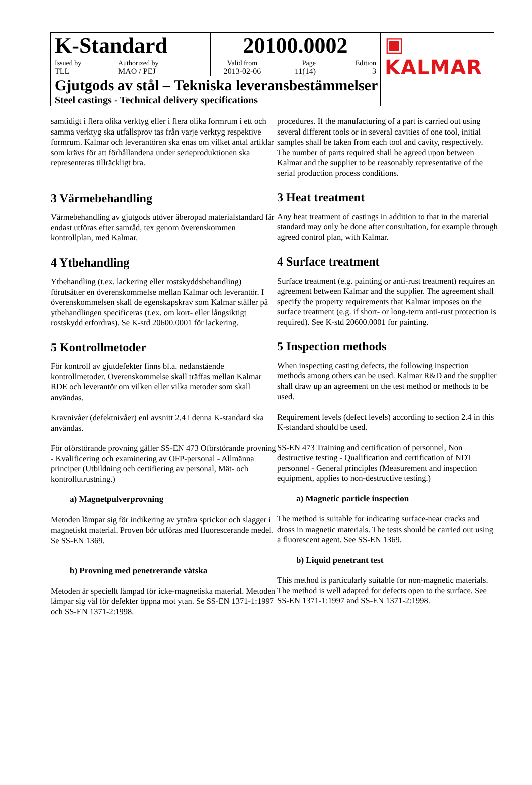| K-Standard | | 20100.0002 | | | ▣ KALMAR |
| Issued by TLL | Authorized by MAO / PEJ | Valid from 2013-02-06 | Page 11(14) | Edition 3 | |
| Gjutgods av stål – Tekniska leveransbestämmelser Steel castings - Technical delivery specifications | | | | | |
samtidigt i flera olika verktyg eller i flera olika formrum i ett och samma verktyg ska utfallsprov tas från varje verktyg respektive formrum. Kalmar och leverantören ska enas om vilket antal artiklar som krävs för att förhållandena under serieproduktionen ska representeras tillräckligt bra.
3 Värmebehandling
Värmebehandling av gjutgods utöver åberopad materialstandard får endast utföras efter samråd, tex genom överenskommen kontrollplan, med Kalmar.
4 Ytbehandling
Ytbehandling (t.ex. lackering eller rostskyddsbehandling) förutsätter en överenskommelse mellan Kalmar och leverantör. I överenskommelsen skall de egenskapskrav som Kalmar ställer på ytbehandlingen specificeras (t.ex. om kort- eller långsiktigt rostskydd erfordras). Se K-std 20600.0001 för lackering.
5 Kontrollmetoder
För kontroll av gjutdefekter finns bl.a. nedanstående kontrollmetoder. Överenskommelse skall träffas mellan Kalmar RDE och leverantör om vilken eller vilka metoder som skall användas.
Kravnivåer (defektnivåer) enl avsnitt 2.4 i denna K-standard ska användas.
För oförstörande provning gäller SS-EN 473 Oförstörande provning - Kvalificering och examinering av OFP-personal - Allmänna principer (Utbildning och certifiering av personal, Mät- och kontrollutrustning.)
a) Magnetpulverprovning
Metoden lämpar sig för indikering av ytnära sprickor och slagger i magnetiskt material. Proven bör utföras med fluorescerande medel. Se SS-EN 1369.
b) Provning med penetrerande vätska
Metoden är speciellt lämpad för icke-magnetiska material. Metoden lämpar sig väl för defekter öppna mot ytan. Se SS-EN 1371-1:1997 och SS-EN 1371-2:1998.
procedures. If the manufacturing of a part is carried out using several different tools or in several cavities of one tool, initial samples shall be taken from each tool and cavity, respectively. The number of parts required shall be agreed upon between Kalmar and the supplier to be reasonably representative of the serial production process conditions.
3 Heat treatment
Any heat treatment of castings in addition to that in the material standard may only be done after consultation, for example through agreed control plan, with Kalmar.
4 Surface treatment
Surface treatment (e.g. painting or anti-rust treatment) requires an agreement between Kalmar and the supplier. The agreement shall specify the property requirements that Kalmar imposes on the surface treatment (e.g. if short- or long-term anti-rust protection is required). See K-std 20600.0001 for painting.
5 Inspection methods
When inspecting casting defects, the following inspection methods among others can be used. Kalmar R&D and the supplier shall draw up an agreement on the test method or methods to be used.
Requirement levels (defect levels) according to section 2.4 in this K-standard should be used.
SS-EN 473 Training and certification of personnel, Non destructive testing - Qualification and certification of NDT personnel - General principles (Measurement and inspection equipment, applies to non-destructive testing.)
a) Magnetic particle inspection
The method is suitable for indicating surface-near cracks and dross in magnetic materials. The tests should be carried out using a fluorescent agent. See SS-EN 1369.
b) Liquid penetrant test
This method is particularly suitable for non-magnetic materials. The method is well adapted for defects open to the surface. See SS-EN 1371-1:1997 and SS-EN 1371-2:1998.